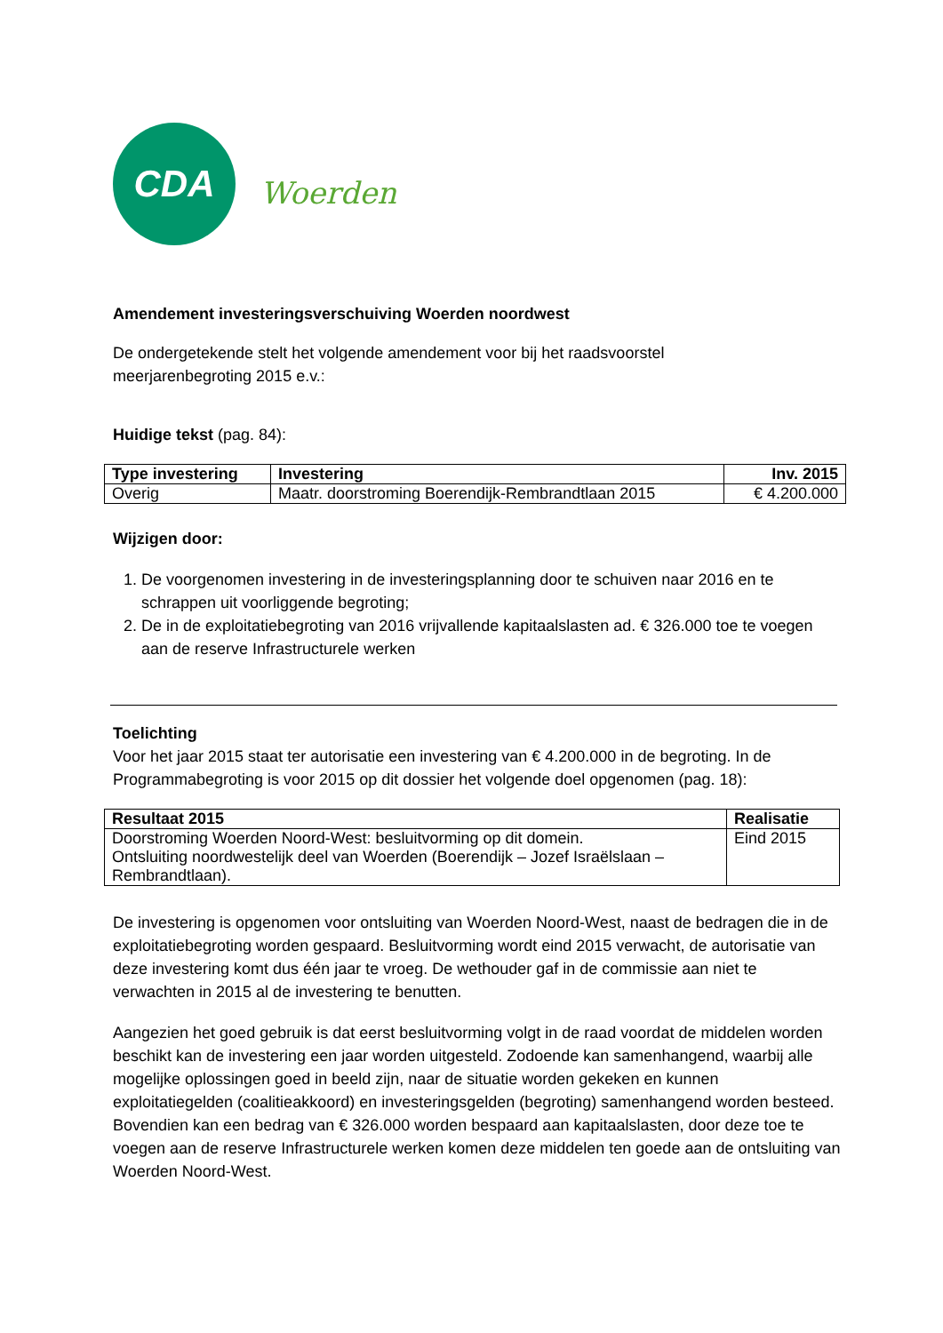CDA
Woerden
Amendement investeringsverschuiving Woerden noordwest
De ondergetekende stelt het volgende amendement voor bij het raadsvoorstel
meerjarenbegroting 2015 e.v.:
Huidige tekst (pag. 84):
| Type investering | Investering | Inv. 2015 |
| --- | --- | --- |
| Overig | Maatr. doorstroming Boerendijk-Rembrandtlaan 2015 | € 4.200.000 |
Wijzigen door:
1. De voorgenomen investering in de investeringsplanning door te schuiven naar 2016 en te schrappen uit voorliggende begroting;
2. De in de exploitatiebegroting van 2016 vrijvallende kapitaalslasten ad. € 326.000 toe te voegen aan de reserve Infrastructurele werken
Toelichting
Voor het jaar 2015 staat ter autorisatie een investering van € 4.200.000 in de begroting. In de Programmabegroting is voor 2015 op dit dossier het volgende doel opgenomen (pag. 18):
| Resultaat 2015 | Realisatie |
| --- | --- |
| Doorstroming Woerden Noord-West: besluitvorming op dit domein. Ontsluiting noordwestelijk deel van Woerden (Boerendijk – Jozef Israëlslaan – Rembrandtlaan). | Eind 2015 |
De investering is opgenomen voor ontsluiting van Woerden Noord-West, naast de bedragen die in de exploitatiebegroting worden gespaard. Besluitvorming wordt eind 2015 verwacht, de autorisatie van deze investering komt dus één jaar te vroeg. De wethouder gaf in de commissie aan niet te verwachten in 2015 al de investering te benutten.
Aangezien het goed gebruik is dat eerst besluitvorming volgt in de raad voordat de middelen worden beschikt kan de investering een jaar worden uitgesteld. Zodoende kan samenhangend, waarbij alle mogelijke oplossingen goed in beeld zijn, naar de situatie worden gekeken en kunnen exploitatiegelden (coalitieakkoord) en investeringsgelden (begroting) samenhangend worden besteed. Bovendien kan een bedrag van € 326.000 worden bespaard aan kapitaalslasten, door deze toe te voegen aan de reserve Infrastructurele werken komen deze middelen ten goede aan de ontsluiting van Woerden Noord-West.